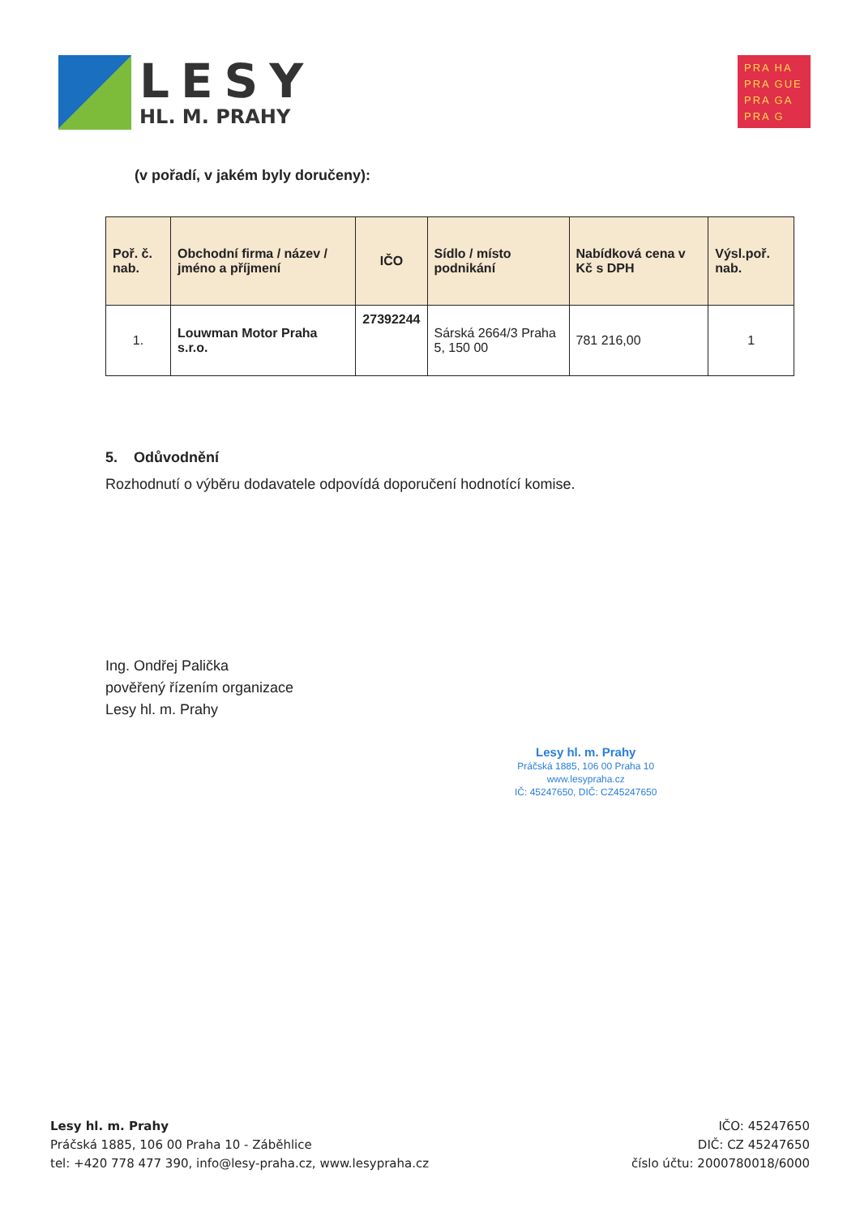LESY
HL. M. PRAHY
PRA HA
PRA GUE
PRA GA
PRA G
(v pořadí, v jakém byly doručeny):
| Poř. č. nab. | Obchodní firma / název / jméno a příjmení | IČO | Sídlo / místo podnikání | Nabídková cena v Kč s DPH | Výsl.poř. nab. |
| --- | --- | --- | --- | --- | --- |
| 1. | Louwman Motor Praha s.r.o. | 27392244 | Sárská 2664/3 Praha 5, 150 00 | 781 216,00 | 1 |
5. Odůvodnění
Rozhodnutí o výběru dodavatele odpovídá doporučení hodnotící komise.
Ing. Ondřej Palička
pověřený řízením organizace
Lesy hl. m. Prahy
Lesy hl. m. Prahy
Práčská 1885, 106 00 Praha 10
www.lesypraha.cz
IČ: 45247650, DIČ: CZ45247650
Lesy hl. m. Prahy
Práčská 1885, 106 00 Praha 10 - Záběhlice
tel: +420 778 477 390, info@lesy-praha.cz, www.lesypraha.cz
IČO: 45247650
DIČ: CZ 45247650
číslo účtu: 2000780018/6000